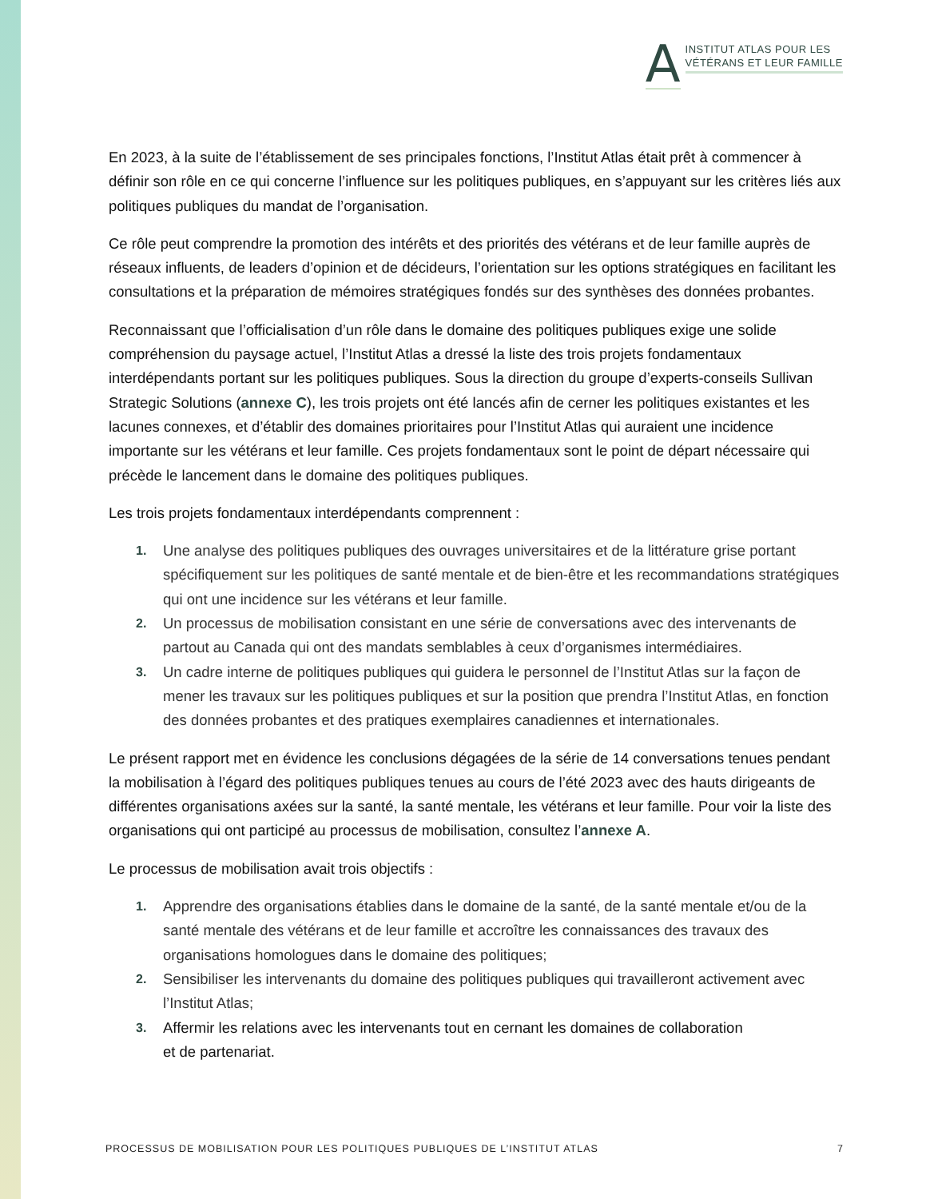A
INSTITUT ATLAS POUR LES
VÉTÉRANS ET LEUR FAMILLE
En 2023, à la suite de l’établissement de ses principales fonctions, l’Institut Atlas était prêt à commencer à définir son rôle en ce qui concerne l’influence sur les politiques publiques, en s’appuyant sur les critères liés aux politiques publiques du mandat de l’organisation.
Ce rôle peut comprendre la promotion des intérêts et des priorités des vétérans et de leur famille auprès de réseaux influents, de leaders d’opinion et de décideurs, l’orientation sur les options stratégiques en facilitant les consultations et la préparation de mémoires stratégiques fondés sur des synthèses des données probantes.
Reconnaissant que l’officialisation d’un rôle dans le domaine des politiques publiques exige une solide compréhension du paysage actuel, l’Institut Atlas a dressé la liste des trois projets fondamentaux interdépendants portant sur les politiques publiques. Sous la direction du groupe d’experts-conseils Sullivan Strategic Solutions (annexe C), les trois projets ont été lancés afin de cerner les politiques existantes et les lacunes connexes, et d’établir des domaines prioritaires pour l’Institut Atlas qui auraient une incidence importante sur les vétérans et leur famille. Ces projets fondamentaux sont le point de départ nécessaire qui précède le lancement dans le domaine des politiques publiques.
Les trois projets fondamentaux interdépendants comprennent :
1. Une analyse des politiques publiques des ouvrages universitaires et de la littérature grise portant spécifiquement sur les politiques de santé mentale et de bien-être et les recommandations stratégiques qui ont une incidence sur les vétérans et leur famille.
2. Un processus de mobilisation consistant en une série de conversations avec des intervenants de partout au Canada qui ont des mandats semblables à ceux d’organismes intermédiaires.
3. Un cadre interne de politiques publiques qui guidera le personnel de l’Institut Atlas sur la façon de mener les travaux sur les politiques publiques et sur la position que prendra l’Institut Atlas, en fonction des données probantes et des pratiques exemplaires canadiennes et internationales.
Le présent rapport met en évidence les conclusions dégagées de la série de 14 conversations tenues pendant la mobilisation à l’égard des politiques publiques tenues au cours de l’été 2023 avec des hauts dirigeants de différentes organisations axées sur la santé, la santé mentale, les vétérans et leur famille. Pour voir la liste des organisations qui ont participé au processus de mobilisation, consultez l’annexe A.
Le processus de mobilisation avait trois objectifs :
1. Apprendre des organisations établies dans le domaine de la santé, de la santé mentale et/ou de la santé mentale des vétérans et de leur famille et accroître les connaissances des travaux des organisations homologues dans le domaine des politiques;
2. Sensibiliser les intervenants du domaine des politiques publiques qui travailleront activement avec l’Institut Atlas;
3. Affermir les relations avec les intervenants tout en cernant les domaines de collaboration
et de partenariat.
PROCESSUS DE MOBILISATION POUR LES POLITIQUES PUBLIQUES DE L’INSTITUT ATLAS 7